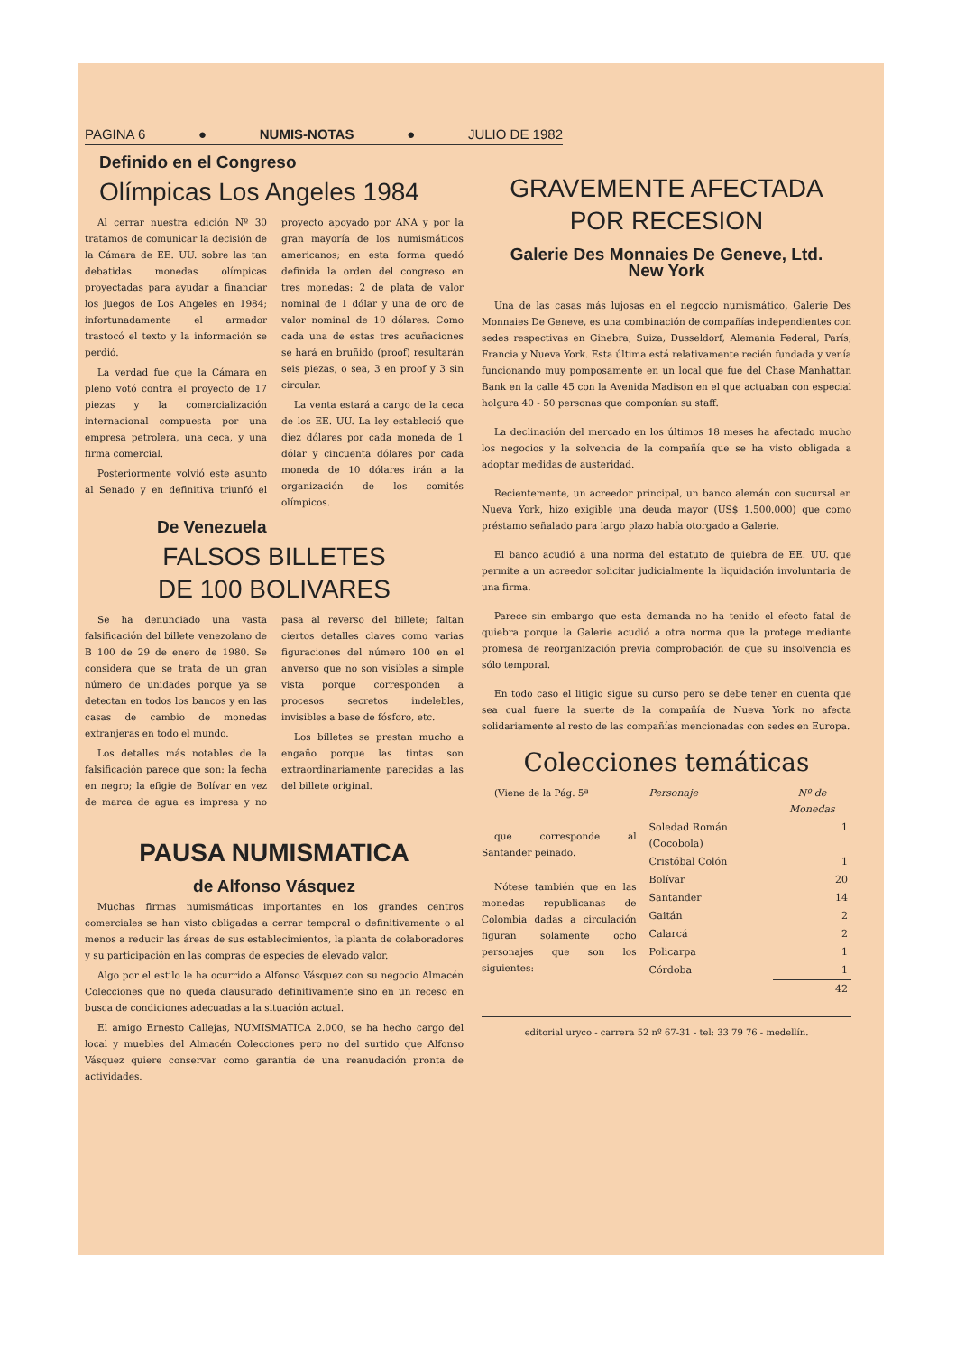PAGINA 6 ● NUMIS-NOTAS ● JULIO DE 1982
Definido en el Congreso
Olímpicas Los Angeles 1984
Al cerrar nuestra edición Nº 30 tratamos de comunicar la decisión de la Cámara de EE. UU. sobre las tan debatidas monedas olímpicas proyectadas para ayudar a financiar los juegos de Los Angeles en 1984; infortunadamente el armador trastocó el texto y la información se perdió.
La verdad fue que la Cámara en pleno votó contra el proyecto de 17 piezas y la comercialización internacional compuesta por una empresa petrolera, una ceca, y una firma comercial.
Posteriormente volvió este asunto al Senado y en definitiva triunfó el proyecto apoyado por ANA y por la gran mayoría de los numismáticos americanos; en esta forma quedó definida la orden del congreso en tres monedas: 2 de plata de valor nominal de 1 dólar y una de oro de valor nominal de 10 dólares. Como cada una de estas tres acuñaciones se hará en bruñido (proof) resultarán seis piezas, o sea, 3 en proof y 3 sin circular.
La venta estará a cargo de la ceca de los EE. UU. La ley estableció que diez dólares por cada moneda de 1 dólar y cincuenta dólares por cada moneda de 10 dólares irán a la organización de los comités olímpicos.
De Venezuela
FALSOS BILLETES
DE 100 BOLIVARES
Se ha denunciado una vasta falsificación del billete venezolano de B 100 de 29 de enero de 1980. Se considera que se trata de un gran número de unidades porque ya se detectan en todos los bancos y en las casas de cambio de monedas extranjeras en todo el mundo.
Los detalles más notables de la falsificación parece que son: la fecha en negro; la efigie de Bolívar en vez de marca de agua es impresa y no pasa al reverso del billete; faltan ciertos detalles claves como varias figuraciones del número 100 en el anverso que no son visibles a simple vista porque corresponden a procesos secretos indelebles, invisibles a base de fósforo, etc.
Los billetes se prestan mucho a engaño porque las tintas son extraordinariamente parecidas a las del billete original.
PAUSA NUMISMATICA
de Alfonso Vásquez
Muchas firmas numismáticas importantes en los grandes centros comerciales se han visto obligadas a cerrar temporal o definitivamente o al menos a reducir las áreas de sus establecimientos, la planta de colaboradores y su participación en las compras de especies de elevado valor.
Algo por el estilo le ha ocurrido a Alfonso Vásquez con su negocio Almacén Colecciones que no queda clausurado definitivamente sino en un receso en busca de condiciones adecuadas a la situación actual.
El amigo Ernesto Callejas, NUMISMATICA 2.000, se ha hecho cargo del local y muebles del Almacén Colecciones pero no del surtido que Alfonso Vásquez quiere conservar como garantía de una reanudación pronta de actividades.
GRAVEMENTE AFECTADA
POR RECESION
Galerie Des Monnaies De Geneve, Ltd.
New York
Una de las casas más lujosas en el negocio numismático, Galerie Des Monnaies De Geneve, es una combinación de compañías independientes con sedes respectivas en Ginebra, Suiza, Dusseldorf, Alemania Federal, París, Francia y Nueva York. Esta última está relativamente recién fundada y venía funcionando muy pomposamente en un local que fue del Chase Manhattan Bank en la calle 45 con la Avenida Madison en el que actuaban con especial holgura 40 - 50 personas que componían su staff.
La declinación del mercado en los últimos 18 meses ha afectado mucho los negocios y la solvencia de la compañía que se ha visto obligada a adoptar medidas de austeridad.
Recientemente, un acreedor principal, un banco alemán con sucursal en Nueva York, hizo exigible una deuda mayor (US$ 1.500.000) que como préstamo señalado para largo plazo había otorgado a Galerie.
El banco acudió a una norma del estatuto de quiebra de EE. UU. que permite a un acreedor solicitar judicialmente la liquidación involuntaria de una firma.
Parece sin embargo que esta demanda no ha tenido el efecto fatal de quiebra porque la Galerie acudió a otra norma que la protege mediante promesa de reorganización previa comprobación de que su insolvencia es sólo temporal.
En todo caso el litigio sigue su curso pero se debe tener en cuenta que sea cual fuere la suerte de la compañía de Nueva York no afecta solidariamente al resto de las compañías mencionadas con sedes en Europa.
Colecciones temáticas
(Viene de la Pág. 5ª
que corresponde al Santander peinado.
Nótese también que en las monedas republicanas de Colombia dadas a circulación figuran solamente ocho personajes que son los siguientes:
| Personaje | Nº de Monedas |
| --- | --- |
| Soledad Román (Cocobola) | 1 |
| Cristóbal Colón | 1 |
| Bolívar | 20 |
| Santander | 14 |
| Gaitán | 2 |
| Calarcá | 2 |
| Policarpa | 1 |
| Córdoba | 1 |
| | 42 |
editorial uryco - carrera 52 nº 67-31 - tel: 33 79 76 - medellín.